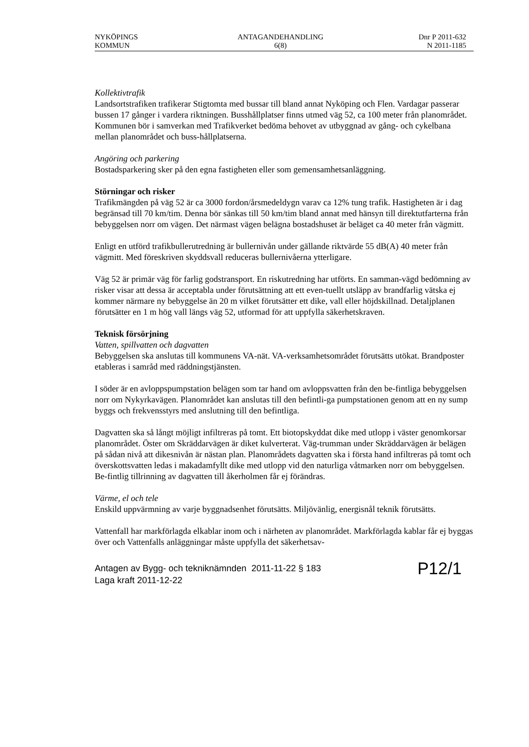NYKÖPINGS
KOMMUN
ANTAGANDEHANDLING
6(8)
Dnr P 2011-632
N 2011-1185
Kollektivtrafik
Landsortstrafiken trafikerar Stigtomta med bussar till bland annat Nyköping och Flen. Vardagar passerar bussen 17 gånger i vardera riktningen. Busshållplatser finns utmed väg 52, ca 100 meter från planområdet. Kommunen bör i samverkan med Trafikverket bedöma behovet av utbyggnad av gång- och cykelbana mellan planområdet och buss-hållplatserna.
Angöring och parkering
Bostadsparkering sker på den egna fastigheten eller som gemensamhetsanläggning.
Störningar och risker
Trafikmängden på väg 52 är ca 3000 fordon/årsmedeldygn varav ca 12% tung trafik. Hastigheten är i dag begränsad till 70 km/tim. Denna bör sänkas till 50 km/tim bland annat med hänsyn till direktutfarterna från bebyggelsen norr om vägen. Det närmast vägen belägna bostadshuset är beläget ca 40 meter från vägmitt.
Enligt en utförd trafikbullerutredning är bullernivån under gällande riktvärde 55 dB(A) 40 meter från vägmitt. Med föreskriven skyddsvall reduceras bullernivåerna ytterligare.
Väg 52 är primär väg för farlig godstransport. En riskutredning har utförts. En samman-vägd bedömning av risker visar att dessa är acceptabla under förutsättning att ett even-tuellt utsläpp av brandfarlig vätska ej kommer närmare ny bebyggelse än 20 m vilket förutsätter ett dike, vall eller höjdskillnad. Detaljplanen förutsätter en 1 m hög vall längs väg 52, utformad för att uppfylla säkerhetskraven.
Teknisk försörjning
Vatten, spillvatten och dagvatten
Bebyggelsen ska anslutas till kommunens VA-nät. VA-verksamhetsområdet förutsätts utökat. Brandposter etableras i samråd med räddningstjänsten.
I söder är en avloppspumpstation belägen som tar hand om avloppsvatten från den be-fintliga bebyggelsen norr om Nykyrkavägen. Planområdet kan anslutas till den befintli-ga pumpstationen genom att en ny sump byggs och frekvensstyrs med anslutning till den befintliga.
Dagvatten ska så långt möjligt infiltreras på tomt. Ett biotopskyddat dike med utlopp i väster genomkorsar planområdet. Öster om Skräddarvägen är diket kulverterat. Väg-trumman under Skräddarvägen är belägen på sådan nivå att dikesnivån är nästan plan. Planområdets dagvatten ska i första hand infiltreras på tomt och överskottsvatten ledas i makadamfyllt dike med utlopp vid den naturliga våtmarken norr om bebyggelsen. Be-fintlig tillrinning av dagvatten till åkerholmen får ej förändras.
Värme, el och tele
Enskild uppvärmning av varje byggnadsenhet förutsätts. Miljövänlig, energisnål teknik förutsätts.
Vattenfall har markförlagda elkablar inom och i närheten av planområdet. Markförlagda kablar får ej byggas över och Vattenfalls anläggningar måste uppfylla det säkerhetsav-
Antagen av Bygg- och tekniknämnden 2011-11-22 § 183
Laga kraft 2011-12-22
P12/1